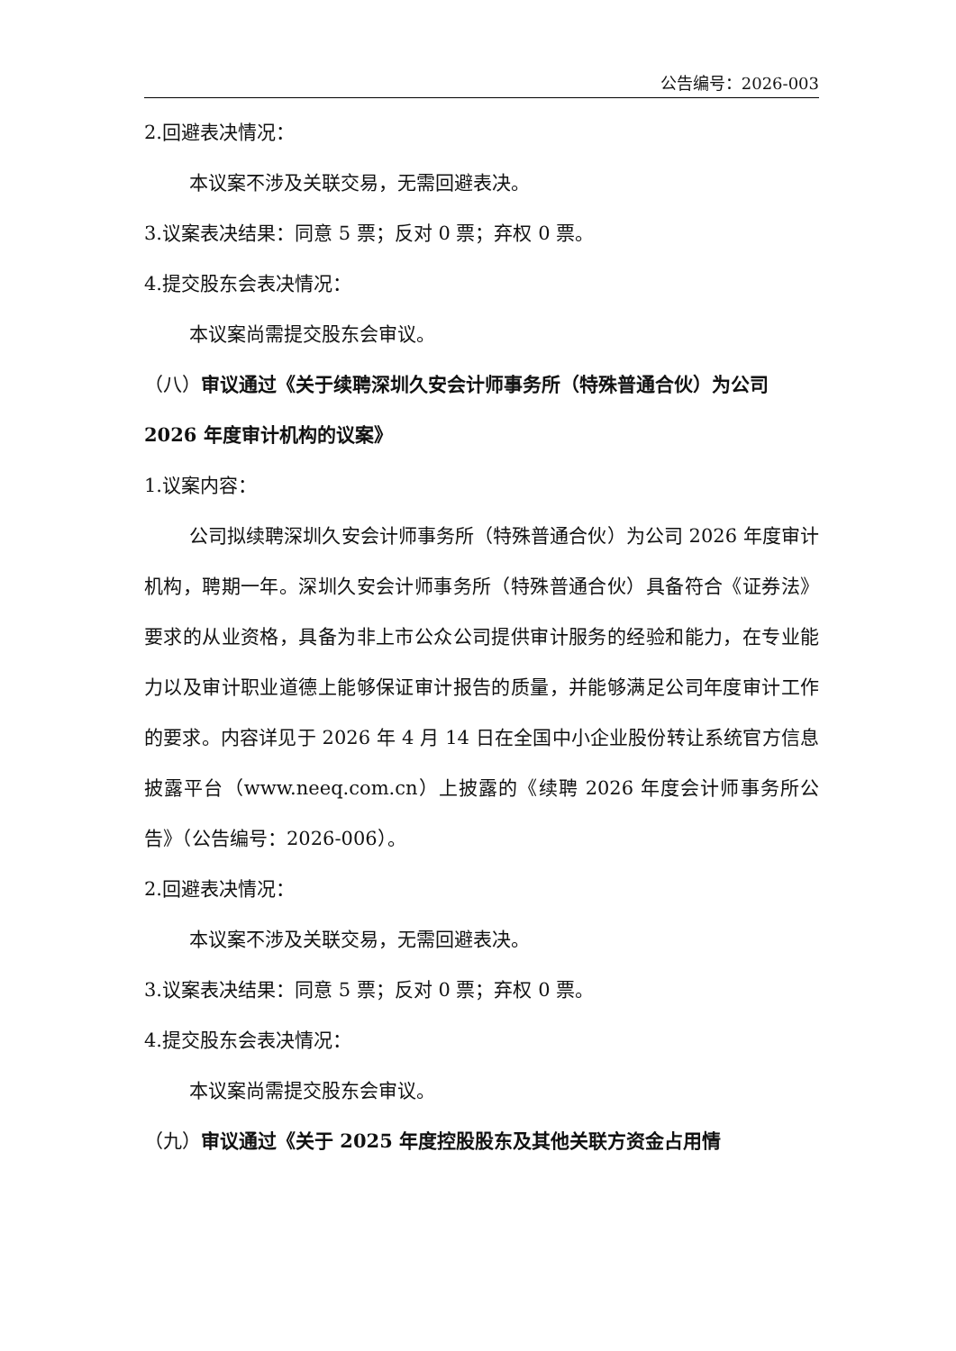公告编号：2026-003
2.回避表决情况：
本议案不涉及关联交易，无需回避表决。
3.议案表决结果：同意 5 票；反对 0 票；弃权 0 票。
4.提交股东会表决情况：
本议案尚需提交股东会审议。
（八）审议通过《关于续聘深圳久安会计师事务所（特殊普通合伙）为公司 2026 年度审计机构的议案》
1.议案内容：
公司拟续聘深圳久安会计师事务所（特殊普通合伙）为公司 2026 年度审计机构，聘期一年。深圳久安会计师事务所（特殊普通合伙）具备符合《证券法》要求的从业资格，具备为非上市公众公司提供审计服务的经验和能力，在专业能力以及审计职业道德上能够保证审计报告的质量，并能够满足公司年度审计工作的要求。内容详见于 2026 年 4 月 14 日在全国中小企业股份转让系统官方信息披露平台（www.neeq.com.cn）上披露的《续聘 2026 年度会计师事务所公告》（公告编号：2026-006）。
2.回避表决情况：
本议案不涉及关联交易，无需回避表决。
3.议案表决结果：同意 5 票；反对 0 票；弃权 0 票。
4.提交股东会表决情况：
本议案尚需提交股东会审议。
（九）审议通过《关于 2025 年度控股股东及其他关联方资金占用情